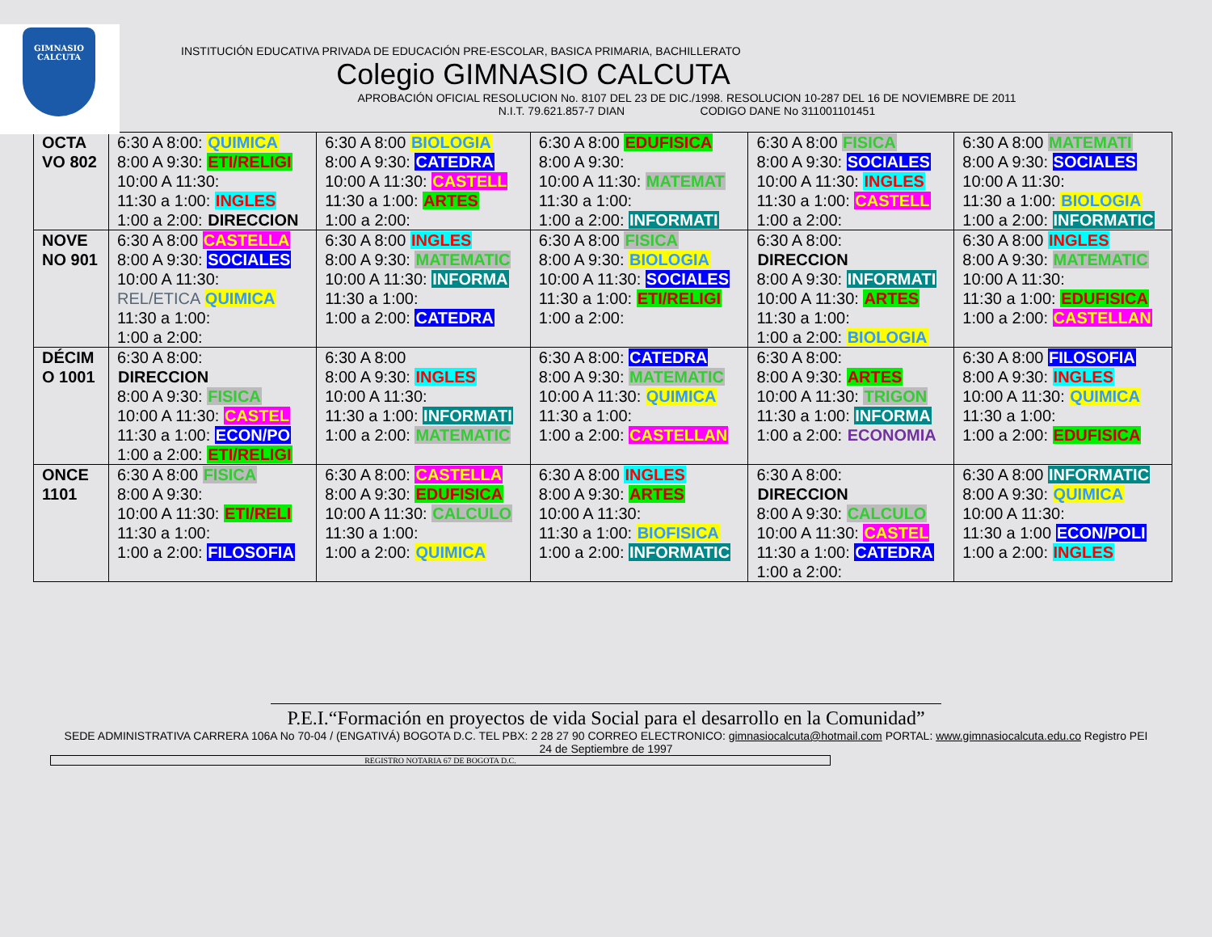GIMNASIO
CALCUTA
INSTITUCIÓN EDUCATIVA PRIVADA DE EDUCACIÓN PRE-ESCOLAR, BASICA PRIMARIA, BACHILLERATO
Colegio GIMNASIO CALCUTA
APROBACIÓN OFICIAL RESOLUCION No. 8107 DEL 23 DE DIC./1998. RESOLUCION 10-287 DEL 16 DE NOVIEMBRE DE 2011
N.I.T. 79.621.857-7 DIAN CODIGO DANE No 311001101451
| OCTA VO 802 | 6:30 A 8:00: QUIMICA 8:00 A 9:30: ETI/RELIGI 10:00 A 11:30: 11:30 a 1:00: INGLES 1:00 a 2:00: DIRECCION | 6:30 A 8:00 BIOLOGIA 8:00 A 9:30: CATEDRA 10:00 A 11:30: CASTELL 11:30 a 1:00: ARTES 1:00 a 2:00: | 6:30 A 8:00 EDUFISICA 8:00 A 9:30: 10:00 A 11:30: MATEMAT 11:30 a 1:00: 1:00 a 2:00: INFORMATI | 6:30 A 8:00 FISICA 8:00 A 9:30: SOCIALES 10:00 A 11:30: INGLES 11:30 a 1:00: CASTELL 1:00 a 2:00: | 6:30 A 8:00 MATEMATI 8:00 A 9:30: SOCIALES 10:00 A 11:30: 11:30 a 1:00: BIOLOGIA 1:00 a 2:00: INFORMATIC |
| NOVE NO 901 | 6:30 A 8:00 CASTELLA 8:00 A 9:30: SOCIALES 10:00 A 11:30: REL/ETICA QUIMICA 11:30 a 1:00: 1:00 a 2:00: | 6:30 A 8:00 INGLES 8:00 A 9:30: MATEMATIC 10:00 A 11:30: INFORMA 11:30 a 1:00: 1:00 a 2:00: CATEDRA | 6:30 A 8:00 FISICA 8:00 A 9:30: BIOLOGIA 10:00 A 11:30: SOCIALES 11:30 a 1:00: ETI/RELIGI 1:00 a 2:00: | 6:30 A 8:00: DIRECCION 8:00 A 9:30: INFORMATI 10:00 A 11:30: ARTES 11:30 a 1:00: 1:00 a 2:00: BIOLOGIA | 6:30 A 8:00 INGLES 8:00 A 9:30: MATEMATIC 10:00 A 11:30: 11:30 a 1:00: EDUFISICA 1:00 a 2:00: CASTELLAN |
| DÉCIM O 1001 | 6:30 A 8:00: DIRECCION 8:00 A 9:30: FISICA 10:00 A 11:30: CASTEL 11:30 a 1:00: ECON/PO 1:00 a 2:00: ETI/RELIGI | 6:30 A 8:00 8:00 A 9:30: INGLES 10:00 A 11:30: 11:30 a 1:00: INFORMATI 1:00 a 2:00: MATEMATIC | 6:30 A 8:00: CATEDRA 8:00 A 9:30: MATEMATIC 10:00 A 11:30: QUIMICA 11:30 a 1:00: 1:00 a 2:00: CASTELLAN | 6:30 A 8:00: 8:00 A 9:30: ARTES 10:00 A 11:30: TRIGON 11:30 a 1:00: INFORMA 1:00 a 2:00: ECONOMIA | 6:30 A 8:00 FILOSOFIA 8:00 A 9:30: INGLES 10:00 A 11:30: QUIMICA 11:30 a 1:00: 1:00 a 2:00: EDUFISICA |
| ONCE 1101 | 6:30 A 8:00 FISICA 8:00 A 9:30: 10:00 A 11:30: ETI/RELI 11:30 a 1:00: 1:00 a 2:00: FILOSOFIA | 6:30 A 8:00: CASTELLA 8:00 A 9:30: EDUFISICA 10:00 A 11:30: CALCULO 11:30 a 1:00: 1:00 a 2:00: QUIMICA | 6:30 A 8:00 INGLES 8:00 A 9:30: ARTES 10:00 A 11:30: 11:30 a 1:00: BIOFISICA 1:00 a 2:00: INFORMATIC | 6:30 A 8:00: DIRECCION 8:00 A 9:30: CALCULO 10:00 A 11:30: CASTEL 11:30 a 1:00: CATEDRA 1:00 a 2:00: | 6:30 A 8:00 INFORMATIC 8:00 A 9:30: QUIMICA 10:00 A 11:30: 11:30 a 1:00 ECON/POLI 1:00 a 2:00: INGLES |
P.E.I.“Formación en proyectos de vida Social para el desarrollo en la Comunidad”
SEDE ADMINISTRATIVA CARRERA 106A No 70-04 / (ENGATIVÁ) BOGOTA D.C. TEL PBX: 2 28 27 90 CORREO ELECTRONICO: gimnasiocalcuta@hotmail.com PORTAL: www.gimnasiocalcuta.edu.co Registro PEI
24 de Septiembre de 1997
REGISTRO NOTARIA 67 DE BOGOTA D.C.